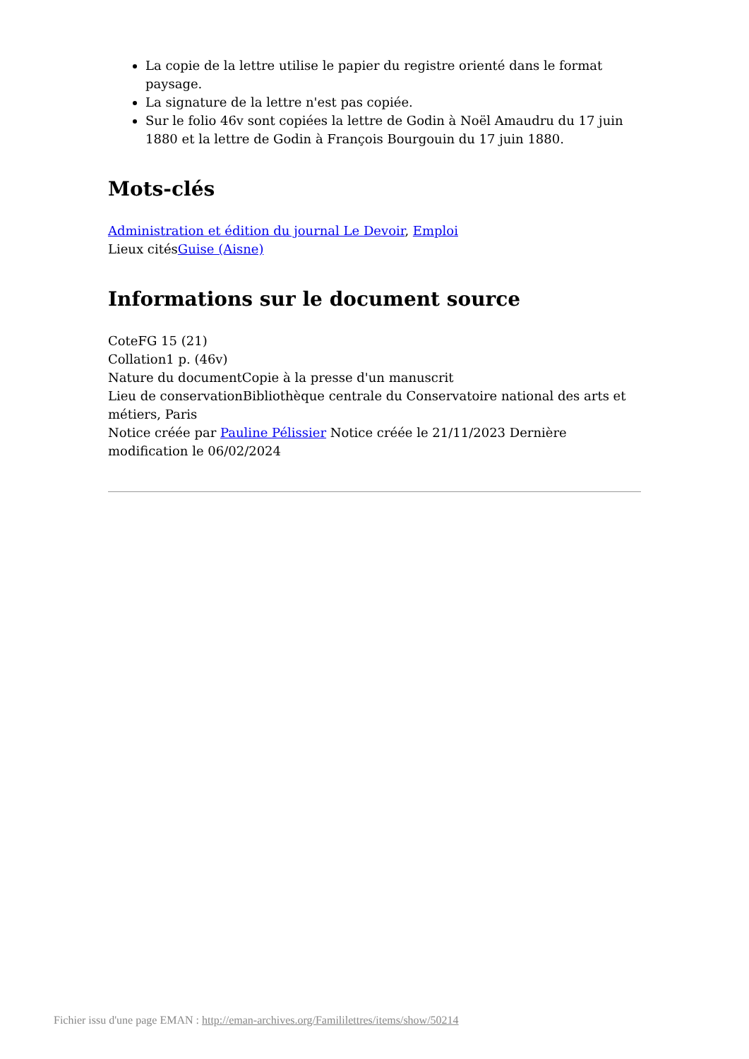La copie de la lettre utilise le papier du registre orienté dans le format paysage.
La signature de la lettre n'est pas copiée.
Sur le folio 46v sont copiées la lettre de Godin à Noël Amaudru du 17 juin 1880 et la lettre de Godin à François Bourgouin du 17 juin 1880.
Mots-clés
Administration et édition du journal Le Devoir, Emploi
Lieux citésGuise (Aisne)
Informations sur le document source
CoteFG 15 (21)
Collation1 p. (46v)
Nature du documentCopie à la presse d'un manuscrit
Lieu de conservationBibliothèque centrale du Conservatoire national des arts et métiers, Paris
Notice créée par Pauline Pélissier Notice créée le 21/11/2023 Dernière modification le 06/02/2024
Fichier issu d'une page EMAN : http://eman-archives.org/Famililettres/items/show/50214